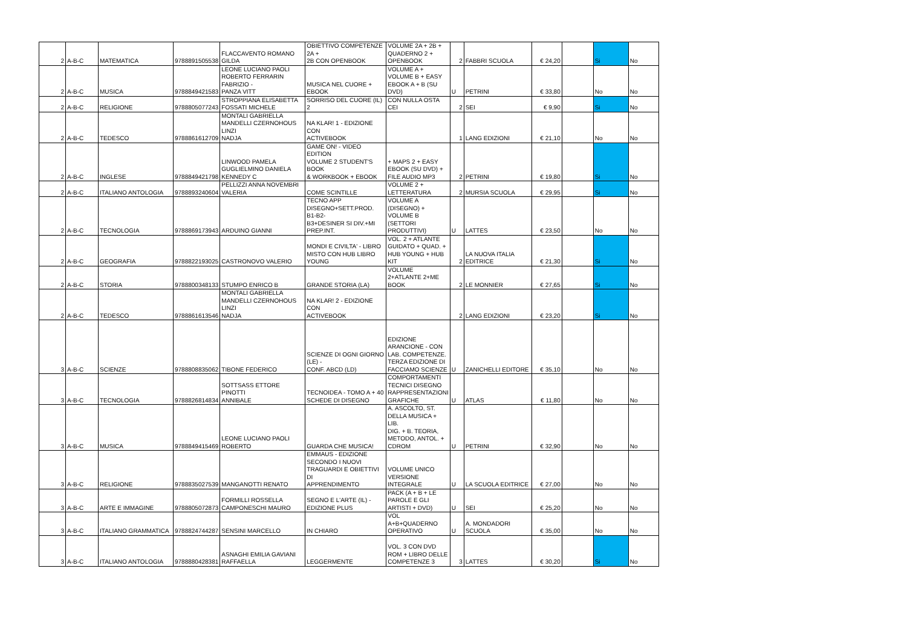| 2 | A-B-C | MATEMATICA | 9788891505538 | FLACCAVENTO ROMANO GILDA | OBIETTIVO COMPETENZE 2A + 2B CON OPENBOOK | VOLUME 2A + 2B + QUADERNO 2 + OPENBOOK | 2 | FABBRI SCUOLA | € 24,20 | | Si | No |
| 2 | A-B-C | MUSICA | 9788849421583 | LEONE LUCIANO PAOLI ROBERTO FERRARIN FABRIZIO - PANZA VITT | MUSICA NEL CUORE + EBOOK | VOLUME A + VOLUME B + EASY EBOOK A + B (SU DVD) | U | PETRINI | € 33,80 | | No | No |
| 2 | A-B-C | RELIGIONE | 9788805077243 | STROPPIANA ELISABETTA FOSSATI MICHELE | SORRISO DEL CUORE (IL) 2 | CON NULLA OSTA CEI | 2 | SEI | € 9,90 | | Si | No |
| 2 | A-B-C | TEDESCO | 9788861612709 | MONTALI GABRIELLA MANDELLI CZERNOHOUS LINZI NADJA | NA KLAR! 1 - EDIZIONE CON ACTIVEBOOK | | 1 | LANG EDIZIONI | € 21,10 | | No | No |
| 2 | A-B-C | INGLESE | 9788849421798 | LINWOOD PAMELA GUGLIELMINO DANIELA KENNEDY C | GAME ON! - VIDEO EDITION VOLUME 2 STUDENT'S BOOK & WORKBOOK + EBOOK | + MAPS 2 + EASY EBOOK (SU DVD) + FILE AUDIO MP3 | 2 | PETRINI | € 19,80 | | Si | No |
| 2 | A-B-C | ITALIANO ANTOLOGIA | 9788893240604 | PELLIZZI ANNA NOVEMBRI VALERIA | COME SCINTILLE | VOLUME 2 + LETTERATURA | 2 | MURSIA SCUOLA | € 29,95 | | Si | No |
| 2 | A-B-C | TECNOLOGIA | 9788869173943 | ARDUINO GIANNI | TECNO APP DISEGNO+SETT.PROD. B1-B2- B3+DESINER SI DIV.+MI PREP.INT. | VOLUME A (DISEGNO) + VOLUME B (SETTORI PRODUTTIVI) | U | LATTES | € 23,50 | | No | No |
| 2 | A-B-C | GEOGRAFIA | 9788822193025 | CASTRONOVO VALERIO | MONDI E CIVILTA' - LIBRO MISTO CON HUB LIBRO YOUNG | VOL. 2 + ATLANTE GUIDATO + QUAD. + HUB YOUNG + HUB KIT | 2 | LA NUOVA ITALIA EDITRICE | € 21,30 | | Si | No |
| 2 | A-B-C | STORIA | 9788800348133 | STUMPO ENRICO B | GRANDE STORIA (LA) | VOLUME 2+ATLANTE 2+ME BOOK | 2 | LE MONNIER | € 27,65 | | Si | No |
| 2 | A-B-C | TEDESCO | 9788861613546 | MONTALI GABRIELLA MANDELLI CZERNOHOUS LINZI NADJA | NA KLAR! 2 - EDIZIONE CON ACTIVEBOOK | | 2 | LANG EDIZIONI | € 23,20 | | Si | No |
| 3 | A-B-C | SCIENZE | 9788808835062 | TIBONE FEDERICO | SCIENZE DI OGNI GIORNO (LE) - CONF. ABCD (LD) | EDIZIONE ARANCIONE - CON LAB. COMPETENZE. TERZA EDIZIONE DI FACCIAMO SCIENZE | U | ZANICHELLI EDITORE | € 35,10 | | No | No |
| 3 | A-B-C | TECNOLOGIA | 9788826814834 | SOTTSASS ETTORE PINOTTI ANNIBALE | TECNOIDEA - TOMO A + 40 SCHEDE DI DISEGNO | COMPORTAMENTI TECNICI DISEGNO RAPPRESENTAZIONI GRAFICHE | U | ATLAS | € 11,80 | | No | No |
| 3 | A-B-C | MUSICA | 9788849415469 | LEONE LUCIANO PAOLI ROBERTO | GUARDA CHE MUSICA! | A. ASCOLTO, ST. DELLA MUSICA + LIB. DIG. + B. TEORIA, METODO, ANTOL. + CDROM | U | PETRINI | € 32,90 | | No | No |
| 3 | A-B-C | RELIGIONE | 9788835027539 | MANGANOTTI RENATO | EMMAUS - EDIZIONE SECONDO I NUOVI TRAGUARDI E OBIETTIVI DI APPRENDIMENTO | VOLUME UNICO VERSIONE INTEGRALE | U | LA SCUOLA EDITRICE | € 27,00 | | No | No |
| 3 | A-B-C | ARTE E IMMAGINE | 9788805072873 | FORMILLI ROSSELLA CAMPONESCHI MAURO | SEGNO E L'ARTE (IL) - EDIZIONE PLUS | PACK (A + B + LE PAROLE E GLI ARTISTI + DVD) | U | SEI | € 25,20 | | No | No |
| 3 | A-B-C | ITALIANO GRAMMATICA | 9788824744287 | SENSINI MARCELLO | IN CHIARO | VOL A+B+QUADERNO OPERATIVO | U | A. MONDADORI SCUOLA | € 35,00 | | No | No |
| 3 | A-B-C | ITALIANO ANTOLOGIA | 9788880428381 | ASNAGHI EMILIA GAVIANI RAFFAELLA | LEGGERMENTE | VOL. 3 CON DVD ROM + LIBRO DELLE COMPETENZE 3 | 3 | LATTES | € 30,20 | | Si | No |